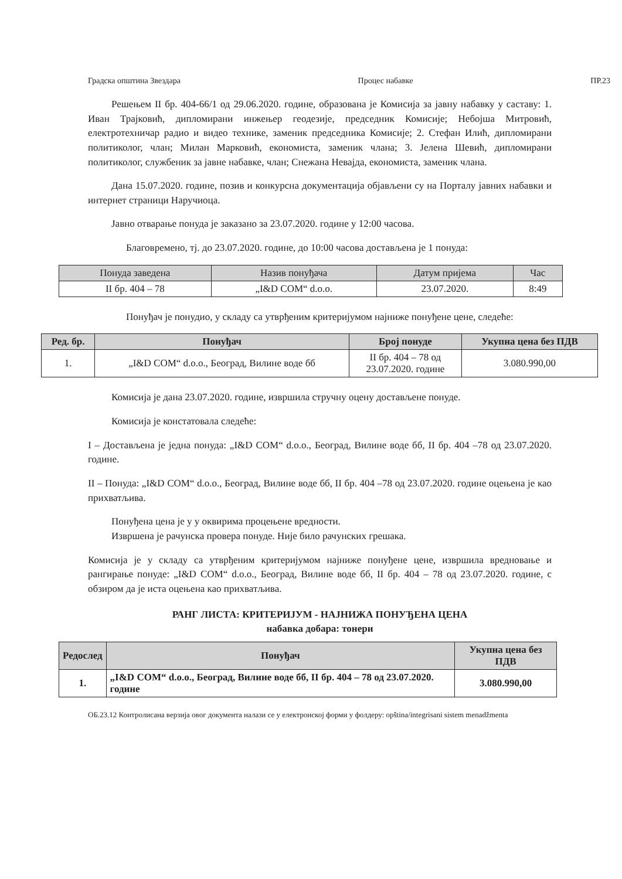Градска општина Звездара Процес набавке ПР.23
Решењем II бр. 404-66/1 од 29.06.2020. године, образована је Комисија за јавну набавку у саставу: 1. Иван Трајковић, дипломирани инжењер геодезије, председник Комисије; Небојша Митровић, електротехничар радио и видео технике, заменик председника Комисије; 2. Стефан Илић, дипломирани политиколог, члан; Милан Марковић, економиста, заменик члана; 3. Јелена Шевић, дипломирани политиколог, службеник за јавне набавке, члан; Снежана Невајда, економиста, заменик члана.
Дана 15.07.2020. године, позив и конкурсна документација објављени су на Порталу јавних набавки и интернет страници Наручиоца.
Јавно отварање понуда је заказано за 23.07.2020. године у 12:00 часова.
Благовремено, тј. до 23.07.2020. године, до 10:00 часова достављена је 1 понуда:
| Понуда заведена | Назив понуђача | Датум пријема | Час |
| --- | --- | --- | --- |
| II бр. 404 – 78 | „I&D COM“ d.o.o. | 23.07.2020. | 8:49 |
Понуђач је понудио, у складу са утврђеним критеријумом најниже понуђене цене, следеће:
| Ред. бр. | Понуђач | Број понуде | Укупна цена без ПДВ |
| --- | --- | --- | --- |
| 1. | „I&D COM“ d.o.o., Београд, Вилине воде бб | II бр. 404 – 78 од 23.07.2020. године | 3.080.990,00 |
Комисија је дана 23.07.2020. године, извршила стручну оцену достављене понуде.
Комисија је констатовала следеће:
I – Достављена је једна понуда: „I&D COM“ d.o.o., Београд, Вилине воде бб, II бр. 404 –78 од 23.07.2020. године.
II – Понуда: „I&D COM“ d.o.o., Београд, Вилине воде бб, II бр. 404 –78 од 23.07.2020. године оцењена је као прихватљива.
Понуђена цена је у у оквирима процењене вредности.
Извршена је рачунска провера понуде. Није било рачунских грешака.
Комисија је у складу са утврђеним критеријумом најниже понуђене цене, извршила вредновање и рангирање понуде: „I&D COM“ d.o.o., Београд, Вилине воде бб, II бр. 404 – 78 од 23.07.2020. године, с обзиром да је иста оцењена као прихватљива.
РАНГ ЛИСТА: КРИТЕРИЈУМ - НАЈНИЖА ПОНУЂЕНА ЦЕНА
набавка добара: тонери
| Редослед | Понуђач | Укупна цена без ПДВ |
| --- | --- | --- |
| 1. | „I&D COM“ d.o.o., Београд, Вилине воде бб, II бр. 404 – 78 од 23.07.2020. године | 3.080.990,00 |
ОБ.23.12 Контролисана верзија овог документа налази се у електронској форми у фолдеру: opština/integrisani sistem menadžmenta